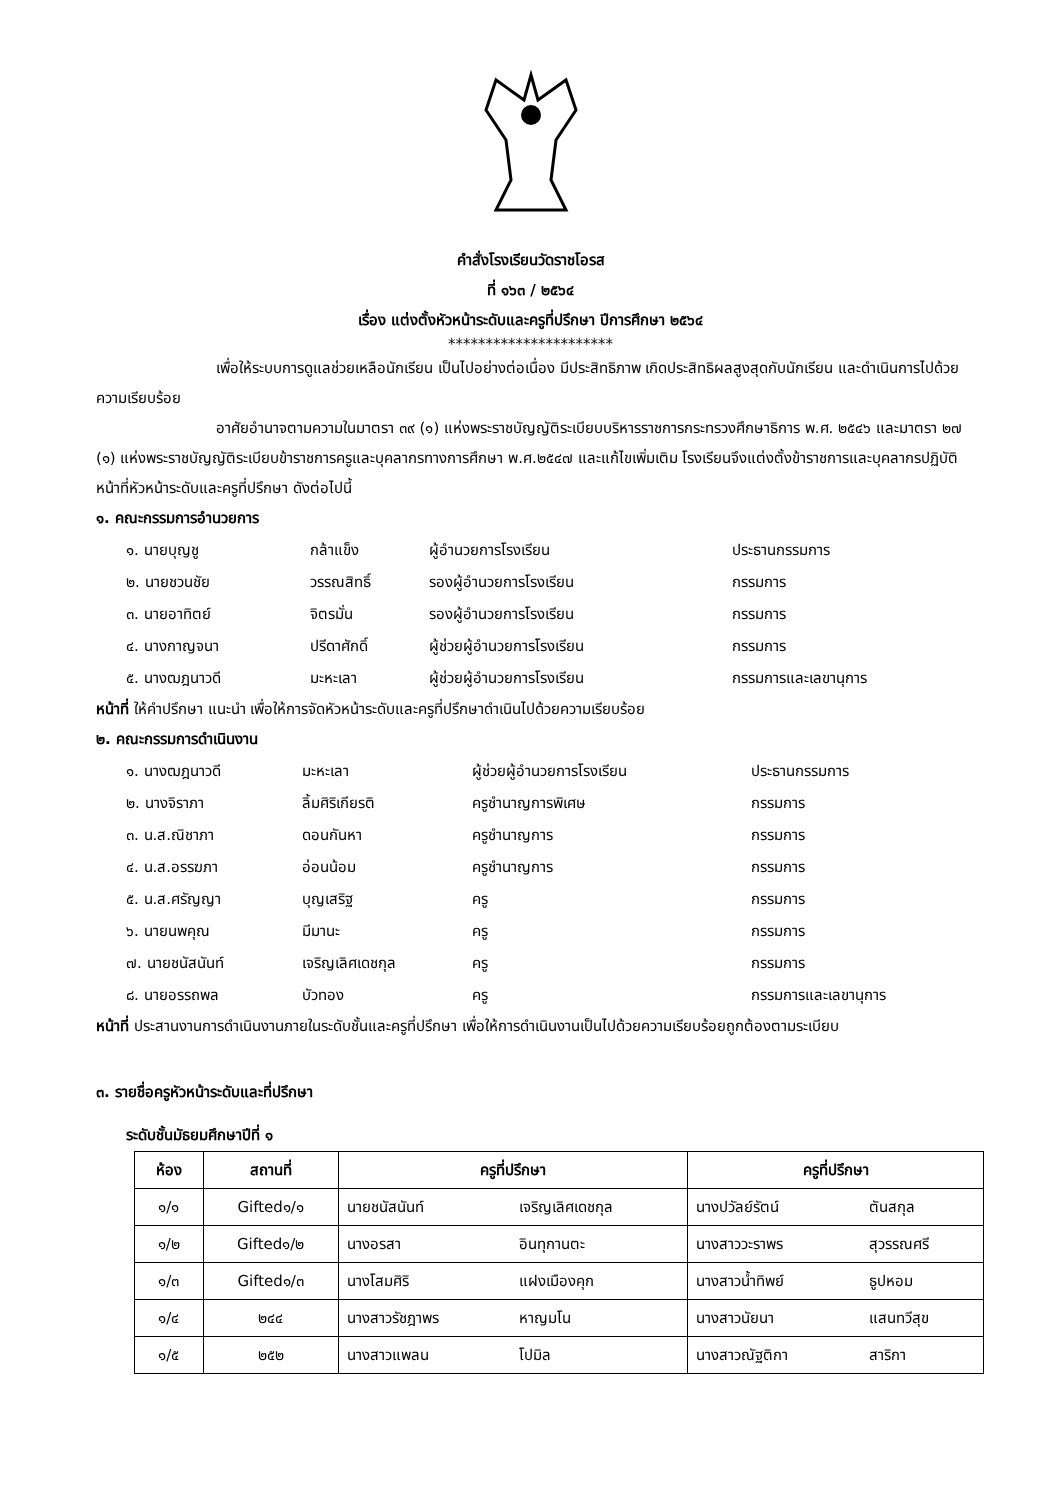คำสั่งโรงเรียนวัดราชโอรส
ที่ ๑๖๓ / ๒๕๖๔
เรื่อง แต่งตั้งหัวหน้าระดับและครูที่ปรึกษา ปีการศึกษา ๒๕๖๔
**********************
เพื่อให้ระบบการดูแลช่วยเหลือนักเรียน เป็นไปอย่างต่อเนื่อง มีประสิทธิภาพ เกิดประสิทธิผลสูงสุดกับนักเรียน และดำเนินการไปด้วยความเรียบร้อย
อาศัยอำนาจตามความในมาตรา ๓๙ (๑) แห่งพระราชบัญญัติระเบียบบริหารราชการกระทรวงศึกษาธิการ พ.ศ. ๒๕๔๖ และมาตรา ๒๗ (๑) แห่งพระราชบัญญัติระเบียบข้าราชการครูและบุคลากรทางการศึกษา พ.ศ.๒๕๔๗ และแก้ไขเพิ่มเติม โรงเรียนจึงแต่งตั้งข้าราชการและบุคลากรปฏิบัติหน้าที่หัวหน้าระดับและครูที่ปรึกษา ดังต่อไปนี้
๑. คณะกรรมการอำนวยการ
| ๑. นายบุญชู | กล้าแข็ง | ผู้อำนวยการโรงเรียน | ประธานกรรมการ |
| ๒. นายชวนชัย | วรรณสิทธิ์ | รองผู้อำนวยการโรงเรียน | กรรมการ |
| ๓. นายอาทิตย์ | จิตรมั่น | รองผู้อำนวยการโรงเรียน | กรรมการ |
| ๔. นางกาญจนา | ปรีดาศักดิ์ | ผู้ช่วยผู้อำนวยการโรงเรียน | กรรมการ |
| ๕. นางฒฎนาวดี | มะหะเลา | ผู้ช่วยผู้อำนวยการโรงเรียน | กรรมการและเลขานุการ |
หน้าที่ ให้คำปรึกษา แนะนำ เพื่อให้การจัดหัวหน้าระดับและครูที่ปรึกษาดำเนินไปด้วยความเรียบร้อย
๒. คณะกรรมการดำเนินงาน
| ๑. นางฒฎนาวดี | มะหะเลา | ผู้ช่วยผู้อำนวยการโรงเรียน | ประธานกรรมการ |
| ๒. นางจิราภา | ลิ้มศิริเกียรติ | ครูชำนาญการพิเศษ | กรรมการ |
| ๓. น.ส.ณิชาภา | ดอนกันหา | ครูชำนาญการ | กรรมการ |
| ๔. น.ส.อรรฆภา | อ่อนน้อม | ครูชำนาญการ | กรรมการ |
| ๕. น.ส.ศรัญญา | บุญเสริฐ | ครู | กรรมการ |
| ๖. นายนพคุณ | มีมานะ | ครู | กรรมการ |
| ๗. นายชนัสนันท์ | เจริญเลิศเดชกุล | ครู | กรรมการ |
| ๘. นายอรรถพล | บัวทอง | ครู | กรรมการและเลขานุการ |
หน้าที่ ประสานงานการดำเนินงานภายในระดับชั้นและครูที่ปรึกษา เพื่อให้การดำเนินงานเป็นไปด้วยความเรียบร้อยถูกต้องตามระเบียบ
๓. รายชื่อครูหัวหน้าระดับและที่ปรึกษา
ระดับชั้นมัธยมศึกษาปีที่ ๑
| ห้อง | สถานที่ | ครูที่ปรึกษา | | ครูที่ปรึกษา | |
| --- | --- | --- | --- | --- | --- |
| ๑/๑ | Gifted๑/๑ | นายชนัสนันท์ | เจริญเลิศเดชกุล | นางปวัลย์รัตน์ | ตันสกุล |
| ๑/๒ | Gifted๑/๒ | นางอรสา | อินทุกานตะ | นางสาววะราพร | สุวรรณศรี |
| ๑/๓ | Gifted๑/๓ | นางโสมศิริ | แฝงเมืองคุก | นางสาวน้ำทิพย์ | ธูปหอม |
| ๑/๔ | ๒๔๔ | นางสาวรัชฎาพร | หาญมโน | นางสาวนัยนา | แสนทวีสุข |
| ๑/๕ | ๒๕๒ | นางสาวแพลน | โปมิล | นางสาวณัฐติกา | สาริกา |